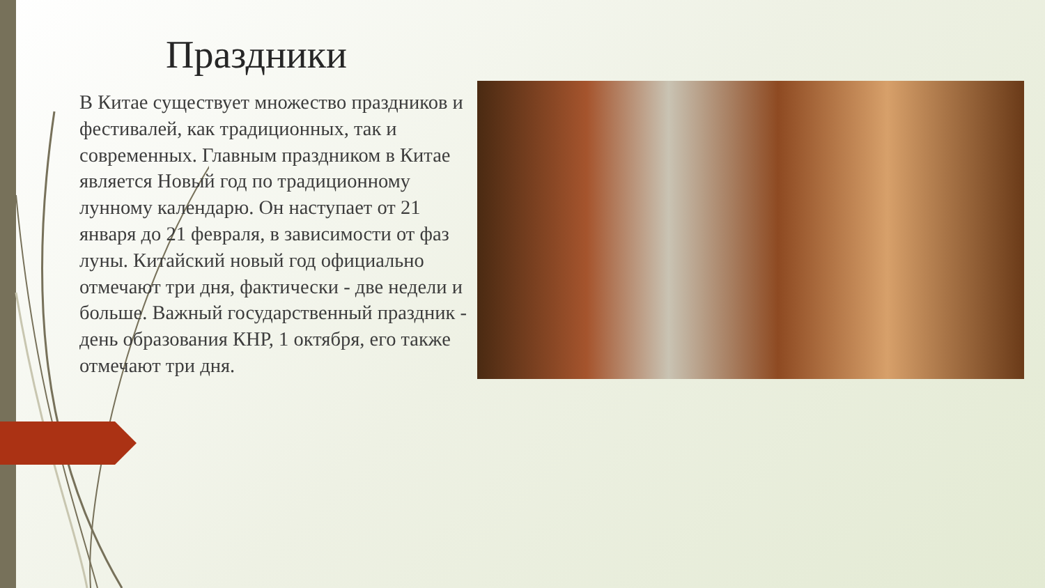Праздники
В Китае существует множество праздников и фестивалей, как традиционных, так и современных. Главным праздником в Китае является Новый год по традиционному лунному календарю. Он наступает от 21 января до 21 февраля, в зависимости от фаз луны. Китайский новый год официально отмечают три дня, фактически - две недели и больше. Важный государственный праздник - день образования КНР, 1 октября, его также отмечают три дня.